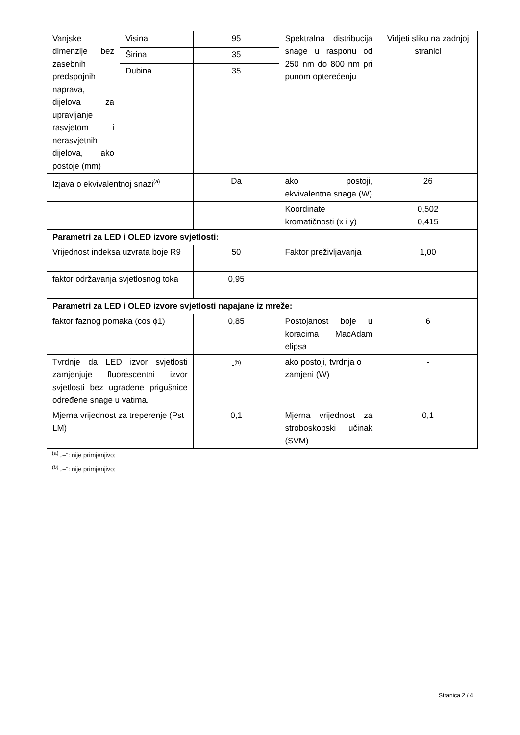| Vanjske dimenzije bez zasebnih predspojnih naprava, dijelova za upravljanje rasvjetom i nerasvjetnih dijelova, ako postoje (mm) | Visina | 95 | Spektralna distribucija snage u rasponu od 250 nm do 800 nm pri punom opterećenju | Vidjeti sliku na zadnjoj stranici |
| | Širina | 35 | | |
| | Dubina | 35 | | |
| Izjava o ekvivalentnoj snazi<sup>(a)</sup> | | Da | ako postoji, ekvivalentna snaga (W) | 26 |
| | | | Koordinate kromatičnosti (x i y) | 0,502 0,415 |
| Parametri za LED i OLED izvore svjetlosti: | | | | |
| Vrijednost indeksa uzvrata boje R9 | | 50 | Faktor preživljavanja | 1,00 |
| faktor održavanja svjetlosnog toka | | 0,95 | | |
| Parametri za LED i OLED izvore svjetlosti napajane iz mreže: | | | | |
| faktor faznog pomaka (cos ϕ1) | | 0,85 | Postojanost boje u koracima MacAdam elipsa | 6 |
| Tvrdnje da LED izvor svjetlosti zamjenjuje fluorescentni izvor svjetlosti bez ugrađene prigušnice određene snage u vatima. | | -<sup>(b)</sup> | ako postoji, tvrdnja o zamjeni (W) | - |
| Mjerna vrijednost za treperenje (Pst LM) | | 0,1 | Mjerna vrijednost za stroboskopski učinak (SVM) | 0,1 |
<sup>(a)</sup> „–”: nije primjenjivo;
<sup>(b)</sup> „–”: nije primjenjivo;
Stranica 2 / 4